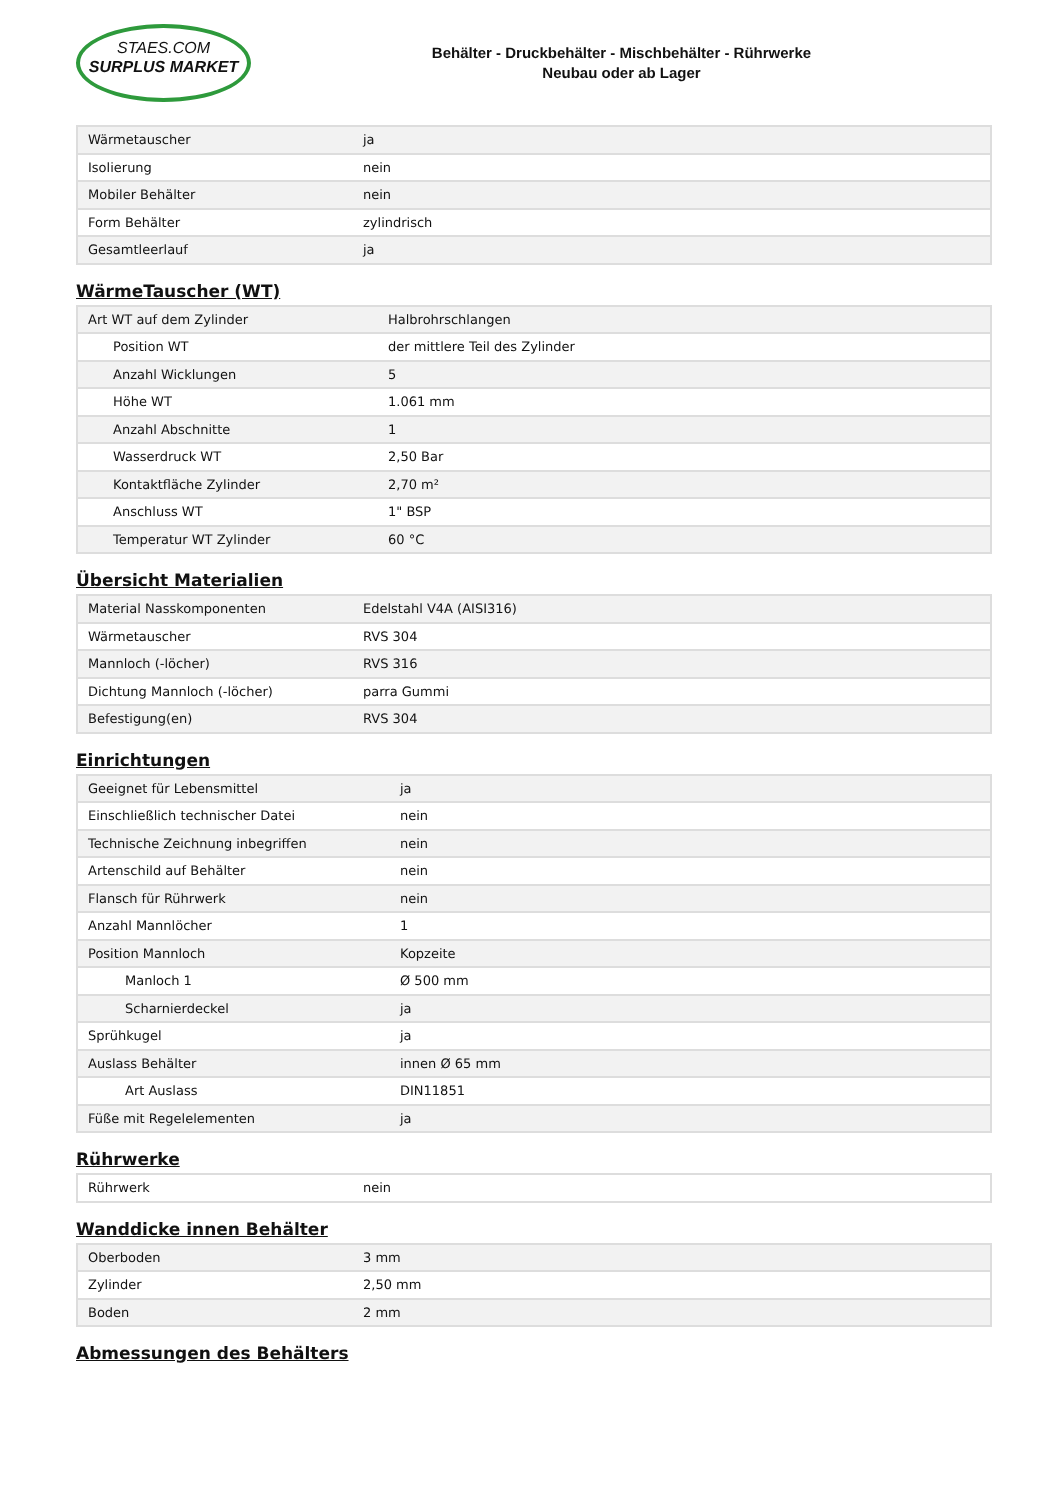STAES.COM
SURPLUS MARKET
Behälter - Druckbehälter - Mischbehälter - Rührwerke
Neubau oder ab Lager
| Wärmetauscher | ja |
| Isolierung | nein |
| Mobiler Behälter | nein |
| Form Behälter | zylindrisch |
| Gesamtleerlauf | ja |
WärmeTauscher (WT)
| Art WT auf dem Zylinder | Halbrohrschlangen |
| Position WT | der mittlere Teil des Zylinder |
| Anzahl Wicklungen | 5 |
| Höhe WT | 1.061 mm |
| Anzahl Abschnitte | 1 |
| Wasserdruck WT | 2,50 Bar |
| Kontaktfläche Zylinder | 2,70 m² |
| Anschluss WT | 1" BSP |
| Temperatur WT Zylinder | 60 °C |
Übersicht Materialien
| Material Nasskomponenten | Edelstahl V4A (AISI316) |
| Wärmetauscher | RVS 304 |
| Mannloch (-löcher) | RVS 316 |
| Dichtung Mannloch (-löcher) | parra Gummi |
| Befestigung(en) | RVS 304 |
Einrichtungen
| Geeignet für Lebensmittel | ja |
| Einschließlich technischer Datei | nein |
| Technische Zeichnung inbegriffen | nein |
| Artenschild auf Behälter | nein |
| Flansch für Rührwerk | nein |
| Anzahl Mannlöcher | 1 |
| Position Mannloch | Kopzeite |
| Manloch 1 | Ø 500 mm |
| Scharnierdeckel | ja |
| Sprühkugel | ja |
| Auslass Behälter | innen Ø 65 mm |
| Art Auslass | DIN11851 |
| Füße mit Regelelementen | ja |
Rührwerke
| Rührwerk | nein |
Wanddicke innen Behälter
| Oberboden | 3 mm |
| Zylinder | 2,50 mm |
| Boden | 2 mm |
Abmessungen des Behälters